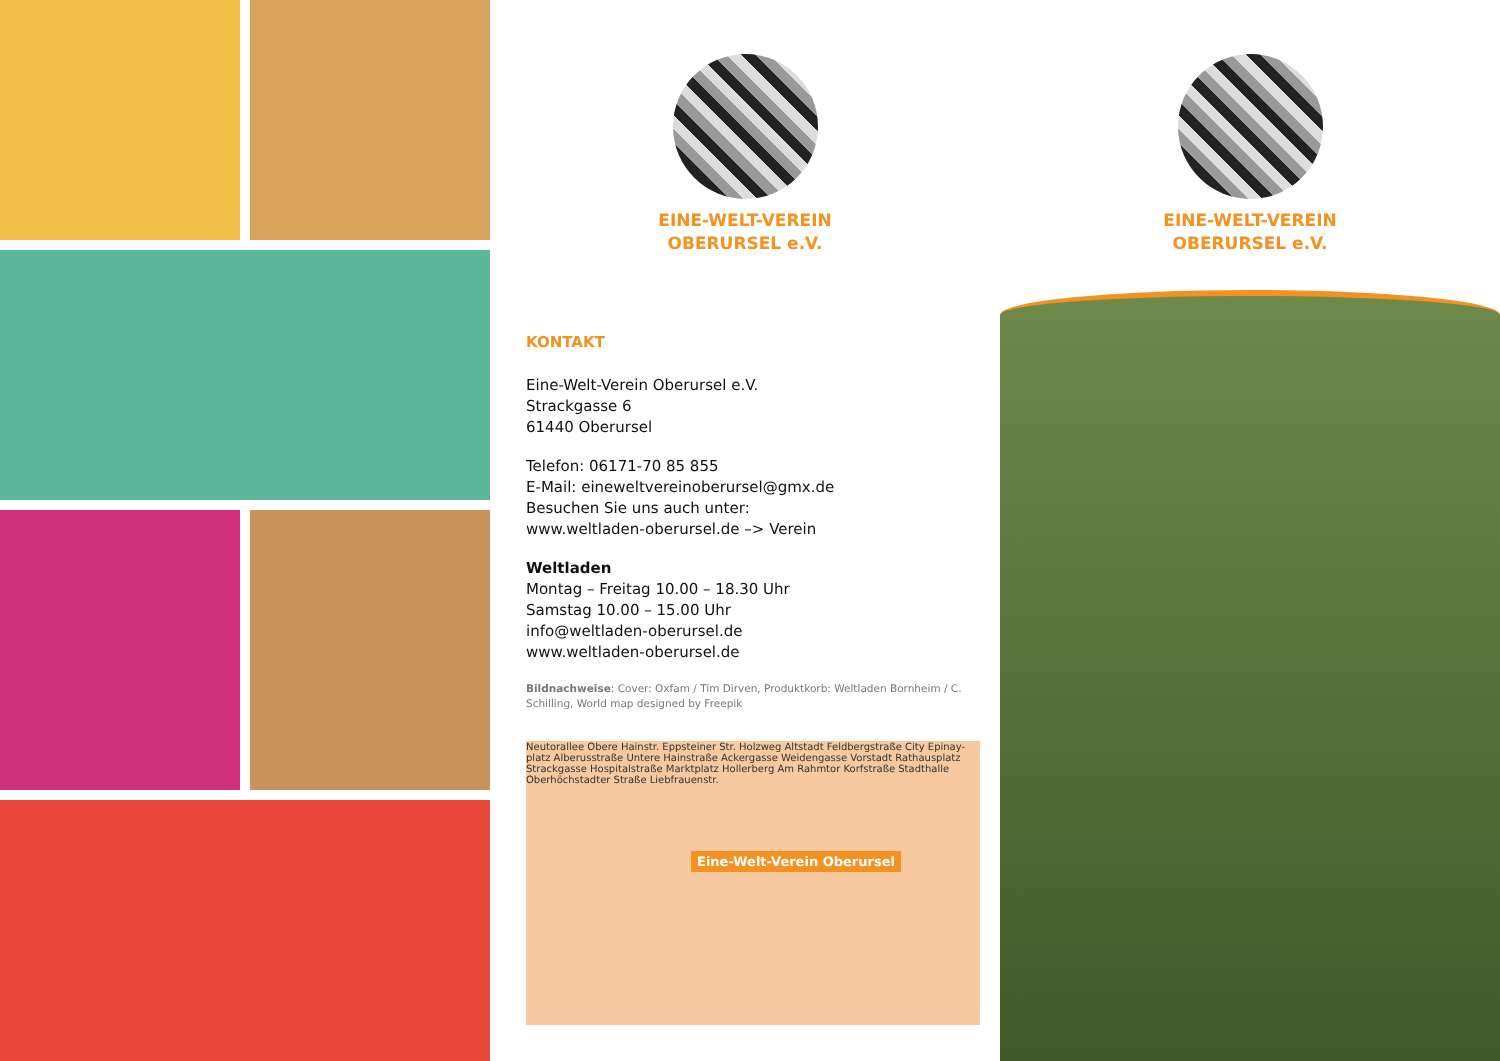EINE-WELT-VEREIN
OBERURSEL e.V.
KONTAKT
Eine-Welt-Verein Oberursel e.V.
Strackgasse 6
61440 Oberursel
Telefon: 06171-70 85 855
E-Mail: eineweltvereinoberursel@gmx.de
Besuchen Sie uns auch unter:
www.weltladen-oberursel.de –> Verein
Weltladen
Montag – Freitag 10.00 – 18.30 Uhr
Samstag 10.00 – 15.00 Uhr
info@weltladen-oberursel.de
www.weltladen-oberursel.de
Bildnachweise: Cover: Oxfam / Tim Dirven, Produktkorb: Weltladen Bornheim / C. Schilling, World map designed by Freepik
Neutorallee Obere Hainstr. Eppsteiner Str. Holzweg Altstadt Feldbergstraße City Epinay-platz Alberusstraße Untere Hainstraße Ackergasse Weidengasse Vorstadt Rathausplatz Strackgasse Hospitalstraße Marktplatz Hollerberg Am Rahmtor Korfstraße Stadthalle Oberhöchstadter Straße Liebfrauenstr.
Eine-Welt-Verein Oberursel
EINE-WELT-VEREIN
OBERURSEL e.V.